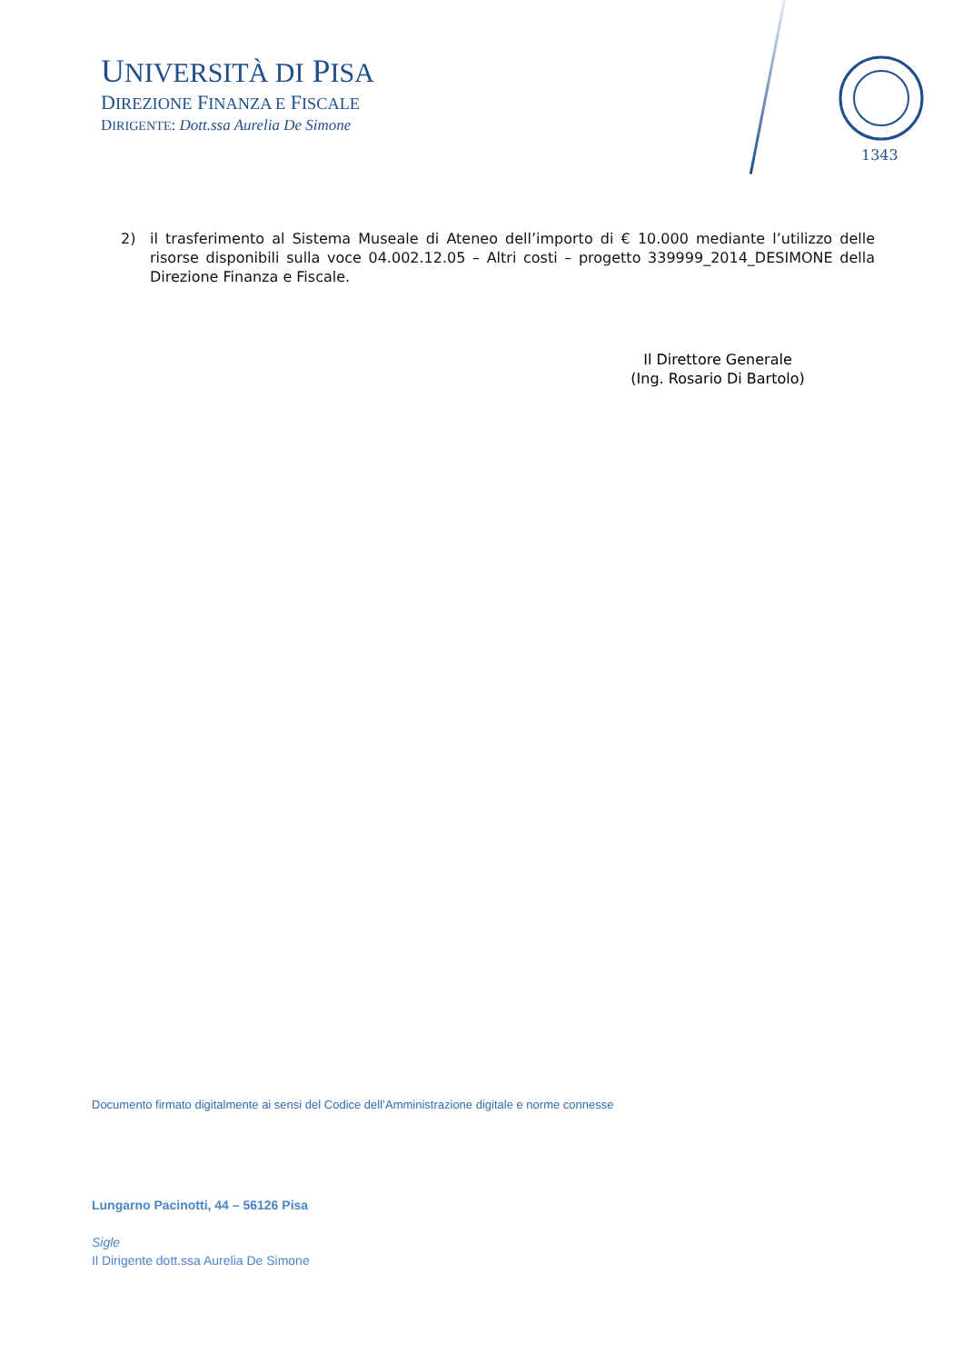UNIVERSITÀ DI PISA
DIREZIONE FINANZA E FISCALE
DIRIGENTE: Dott.ssa Aurelia De Simone
1343
2) il trasferimento al Sistema Museale di Ateneo dell’importo di € 10.000 mediante l’utilizzo delle risorse disponibili sulla voce 04.002.12.05 – Altri costi – progetto 339999_2014_DESIMONE della Direzione Finanza e Fiscale.
Il Direttore Generale
(Ing. Rosario Di Bartolo)
Documento firmato digitalmente ai sensi del Codice dell’Amministrazione digitale e norme connesse
Lungarno Pacinotti, 44 – 56126 Pisa
Sigle
Il Dirigente dott.ssa Aurelia De Simone